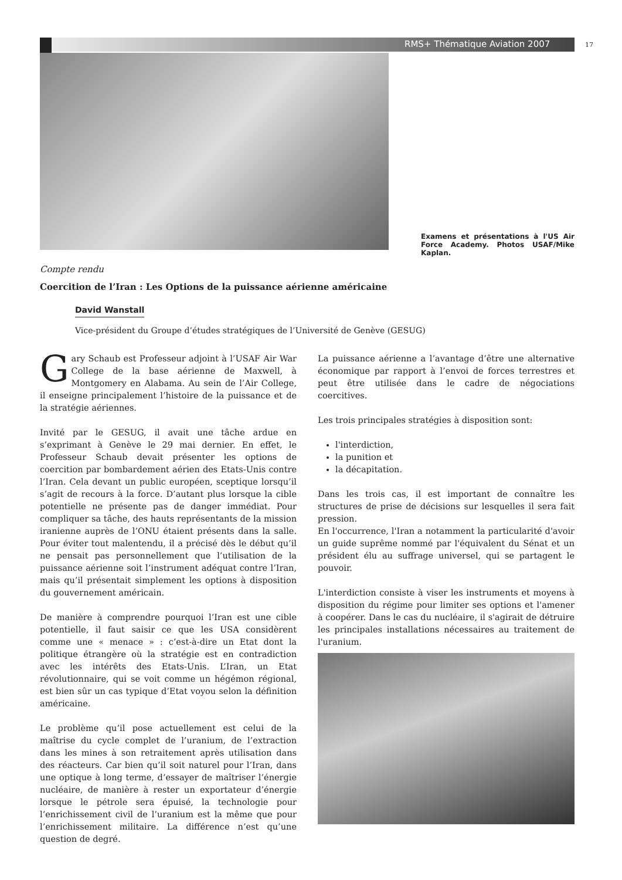RMS+ Thématique Aviation 2007 17
Examens et présentations à l'US Air Force Academy. Photos USAF/Mike Kaplan.
Compte rendu
Coercition de l’Iran : Les Options de la puissance aérienne américaine
David Wanstall
Vice-président du Groupe d’études stratégiques de l’Université de Genève (GESUG)
Gary Schaub est Professeur adjoint à l’USAF Air War College de la base aérienne de Maxwell, à Montgomery en Alabama. Au sein de l’Air College, il enseigne principalement l’histoire de la puissance et de la stratégie aériennes.
Invité par le GESUG, il avait une tâche ardue en s’exprimant à Genève le 29 mai dernier. En effet, le Professeur Schaub devait présenter les options de coercition par bombardement aérien des Etats-Unis contre l’Iran. Cela devant un public européen, sceptique lorsqu’il s’agit de recours à la force. D’autant plus lorsque la cible potentielle ne présente pas de danger immédiat. Pour compliquer sa tâche, des hauts représentants de la mission iranienne auprès de l’ONU étaient présents dans la salle. Pour éviter tout malentendu, il a précisé dès le début qu’il ne pensait pas personnellement que l’utilisation de la puissance aérienne soit l’instrument adéquat contre l’Iran, mais qu’il présentait simplement les options à disposition du gouvernement américain.
De manière à comprendre pourquoi l’Iran est une cible potentielle, il faut saisir ce que les USA considèrent comme une « menace » : c’est-à-dire un Etat dont la politique étrangère où la stratégie est en contradiction avec les intérêts des Etats-Unis. L’Iran, un Etat révolutionnaire, qui se voit comme un hégémon régional, est bien sûr un cas typique d’Etat voyou selon la définition américaine.
Le problème qu’il pose actuellement est celui de la maîtrise du cycle complet de l’uranium, de l’extraction dans les mines à son retraitement après utilisation dans des réacteurs. Car bien qu’il soit naturel pour l’Iran, dans une optique à long terme, d’essayer de maîtriser l’énergie nucléaire, de manière à rester un exportateur d’énergie lorsque le pétrole sera épuisé, la technologie pour l’enrichissement civil de l’uranium est la même que pour l’enrichissement militaire. La différence n’est qu’une question de degré.
La puissance aérienne a l’avantage d’être une alternative économique par rapport à l’envoi de forces terrestres et peut être utilisée dans le cadre de négociations coercitives.
Les trois principales stratégies à disposition sont:
l'interdiction,
la punition et
la décapitation.
Dans les trois cas, il est important de connaître les structures de prise de décisions sur lesquelles il sera fait pression.
En l'occurrence, l'Iran a notamment la particularité d'avoir un guide suprême nommé par l'équivalent du Sénat et un président élu au suffrage universel, qui se partagent le pouvoir.
L'interdiction consiste à viser les instruments et moyens à disposition du régime pour limiter ses options et l'amener à coopérer. Dans le cas du nucléaire, il s'agirait de détruire les principales installations nécessaires au traitement de l'uranium.